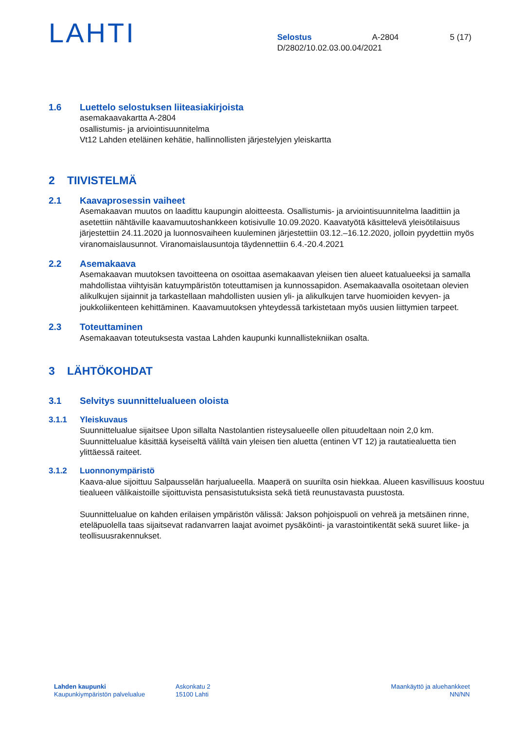LAHTI
Selostus A-2804 5 (17)
D/2802/10.02.03.00.04/2021
1.6 Luettelo selostuksen liiteasiakirjoista
asemakaavakartta A-2804
osallistumis- ja arviointisuunnitelma
Vt12 Lahden eteläinen kehätie, hallinnollisten järjestelyjen yleiskartta
2 TIIVISTELMÄ
2.1 Kaavaprosessin vaiheet
Asemakaavan muutos on laadittu kaupungin aloitteesta. Osallistumis- ja arviointisuunnitelma laadittiin ja asetettiin nähtäville kaavamuutoshankkeen kotisivulle 10.09.2020. Kaavatyötä käsittelevä yleisötilaisuus järjestettiin 24.11.2020 ja luonnosvaiheen kuuleminen järjestettiin 03.12.–16.12.2020, jolloin pyydettiin myös viranomaislausunnot. Viranomaislausuntoja täydennettiin 6.4.-20.4.2021
2.2 Asemakaava
Asemakaavan muutoksen tavoitteena on osoittaa asemakaavan yleisen tien alueet katualueeksi ja samalla mahdollistaa viihtyisän katuympäristön toteuttamisen ja kunnossapidon. Asemakaavalla osoitetaan olevien alikulkujen sijainnit ja tarkastellaan mahdollisten uusien yli- ja alikulkujen tarve huomioiden kevyen- ja joukkoliikenteen kehittäminen. Kaavamuutoksen yhteydessä tarkistetaan myös uusien liittymien tarpeet.
2.3 Toteuttaminen
Asemakaavan toteutuksesta vastaa Lahden kaupunki kunnallistekniikan osalta.
3 LÄHTÖKOHDAT
3.1 Selvitys suunnittelualueen oloista
3.1.1 Yleiskuvaus
Suunnittelualue sijaitsee Upon sillalta Nastolantien risteysalueelle ollen pituudeltaan noin 2,0 km. Suunnittelualue käsittää kyseiseltä väliltä vain yleisen tien aluetta (entinen VT 12) ja rautatiealuetta tien ylittäessä raiteet.
3.1.2 Luonnonympäristö
Kaava-alue sijoittuu Salpausselän harjualueella. Maaperä on suurilta osin hiekkaa. Alueen kasvillisuus koostuu tiealueen välikaistoille sijoittuvista pensasistutuksista sekä tietä reunustavasta puustosta.
Suunnittelualue on kahden erilaisen ympäristön välissä: Jakson pohjoispuoli on vehreä ja metsäinen rinne, eteläpuolella taas sijaitsevat radanvarren laajat avoimet pysäköinti- ja varastointikentät sekä suuret liike- ja teollisuusrakennukset.
Lahden kaupunki
Kaupunkiympäristön palvelualue
Askonkatu 2
15100 Lahti
Maankäyttö ja aluehankkeet
NN/NN